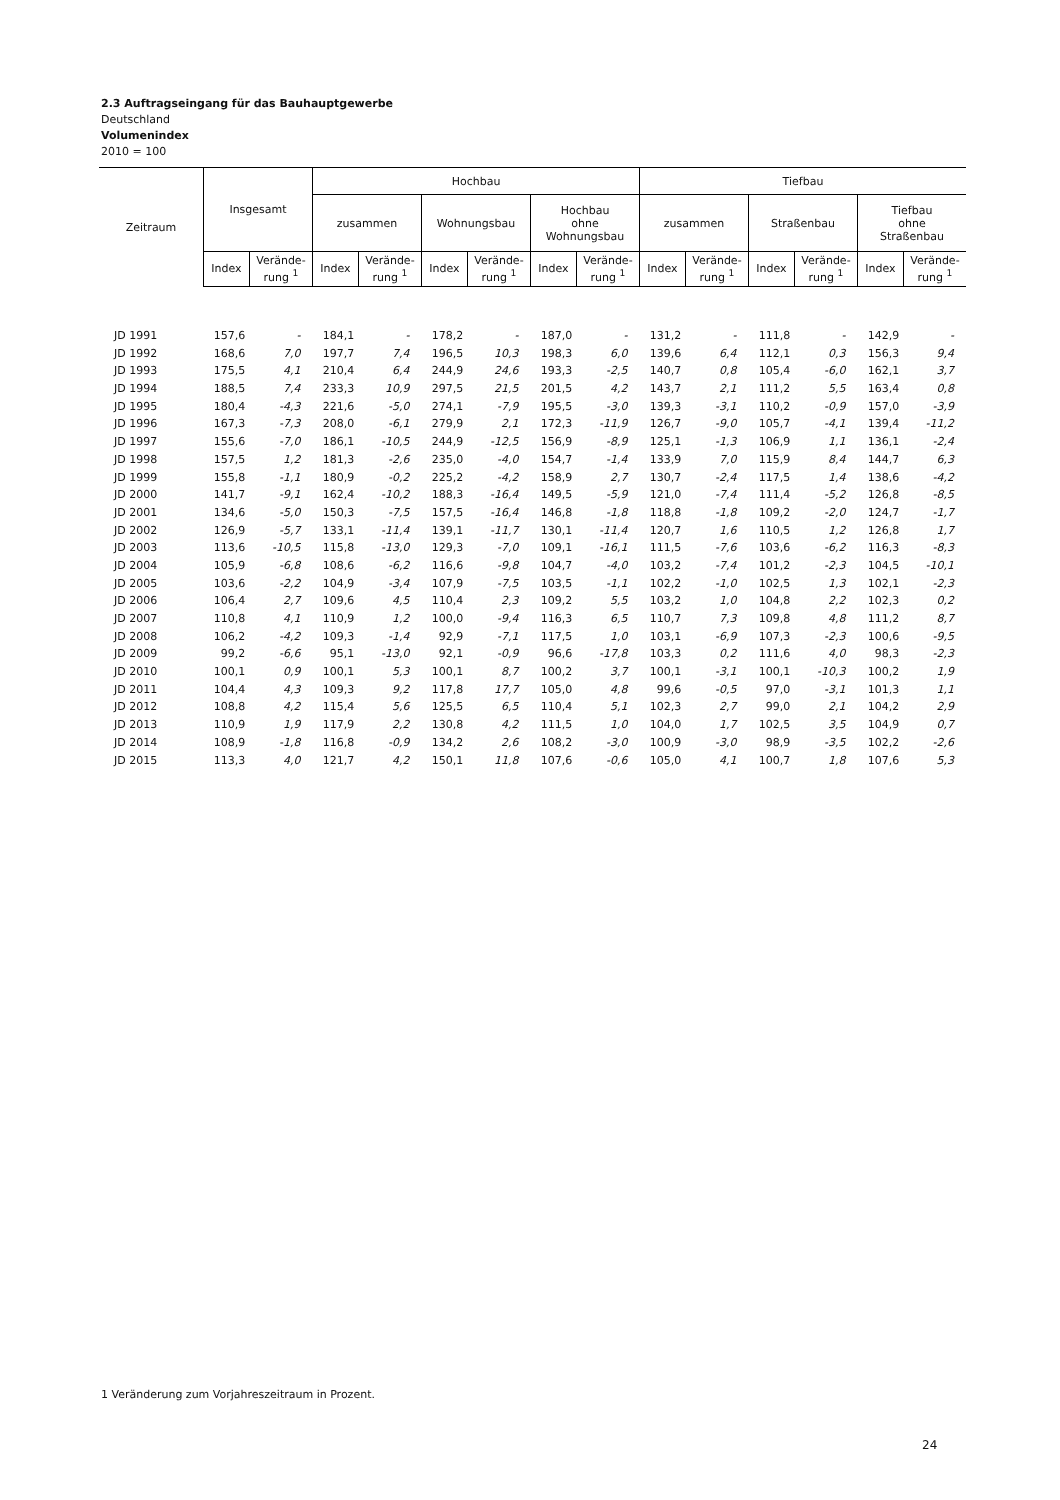2.3 Auftragseingang für das Bauhauptgewerbe
Deutschland
Volumenindex
2010 = 100
| Zeitraum | Insgesamt | | Hochbau | | | | | | Tiefbau | | | | | |
| --- | --- | --- | --- | --- | --- | --- | --- | --- | --- | --- | --- | --- | --- | --- |
| | | | zusammen | | Wohnungsbau | | Hochbau ohne Wohnungsbau | | zusammen | | Straßenbau | | Tiefbau ohne Straßenbau | |
| | Index | Verände- rung <sup>1</sup> | Index | Verände- rung <sup>1</sup> | Index | Verände- rung <sup>1</sup> | Index | Verände- rung <sup>1</sup> | Index | Verände- rung <sup>1</sup> | Index | Verände- rung <sup>1</sup> | Index | Verände- rung <sup>1</sup> |
| JD 1991 | 157,6 | - | 184,1 | - | 178,2 | - | 187,0 | - | 131,2 | - | 111,8 | - | 142,9 | - |
| JD 1992 | 168,6 | 7,0 | 197,7 | 7,4 | 196,5 | 10,3 | 198,3 | 6,0 | 139,6 | 6,4 | 112,1 | 0,3 | 156,3 | 9,4 |
| JD 1993 | 175,5 | 4,1 | 210,4 | 6,4 | 244,9 | 24,6 | 193,3 | -2,5 | 140,7 | 0,8 | 105,4 | -6,0 | 162,1 | 3,7 |
| JD 1994 | 188,5 | 7,4 | 233,3 | 10,9 | 297,5 | 21,5 | 201,5 | 4,2 | 143,7 | 2,1 | 111,2 | 5,5 | 163,4 | 0,8 |
| JD 1995 | 180,4 | -4,3 | 221,6 | -5,0 | 274,1 | -7,9 | 195,5 | -3,0 | 139,3 | -3,1 | 110,2 | -0,9 | 157,0 | -3,9 |
| JD 1996 | 167,3 | -7,3 | 208,0 | -6,1 | 279,9 | 2,1 | 172,3 | -11,9 | 126,7 | -9,0 | 105,7 | -4,1 | 139,4 | -11,2 |
| JD 1997 | 155,6 | -7,0 | 186,1 | -10,5 | 244,9 | -12,5 | 156,9 | -8,9 | 125,1 | -1,3 | 106,9 | 1,1 | 136,1 | -2,4 |
| JD 1998 | 157,5 | 1,2 | 181,3 | -2,6 | 235,0 | -4,0 | 154,7 | -1,4 | 133,9 | 7,0 | 115,9 | 8,4 | 144,7 | 6,3 |
| JD 1999 | 155,8 | -1,1 | 180,9 | -0,2 | 225,2 | -4,2 | 158,9 | 2,7 | 130,7 | -2,4 | 117,5 | 1,4 | 138,6 | -4,2 |
| JD 2000 | 141,7 | -9,1 | 162,4 | -10,2 | 188,3 | -16,4 | 149,5 | -5,9 | 121,0 | -7,4 | 111,4 | -5,2 | 126,8 | -8,5 |
| JD 2001 | 134,6 | -5,0 | 150,3 | -7,5 | 157,5 | -16,4 | 146,8 | -1,8 | 118,8 | -1,8 | 109,2 | -2,0 | 124,7 | -1,7 |
| JD 2002 | 126,9 | -5,7 | 133,1 | -11,4 | 139,1 | -11,7 | 130,1 | -11,4 | 120,7 | 1,6 | 110,5 | 1,2 | 126,8 | 1,7 |
| JD 2003 | 113,6 | -10,5 | 115,8 | -13,0 | 129,3 | -7,0 | 109,1 | -16,1 | 111,5 | -7,6 | 103,6 | -6,2 | 116,3 | -8,3 |
| JD 2004 | 105,9 | -6,8 | 108,6 | -6,2 | 116,6 | -9,8 | 104,7 | -4,0 | 103,2 | -7,4 | 101,2 | -2,3 | 104,5 | -10,1 |
| JD 2005 | 103,6 | -2,2 | 104,9 | -3,4 | 107,9 | -7,5 | 103,5 | -1,1 | 102,2 | -1,0 | 102,5 | 1,3 | 102,1 | -2,3 |
| JD 2006 | 106,4 | 2,7 | 109,6 | 4,5 | 110,4 | 2,3 | 109,2 | 5,5 | 103,2 | 1,0 | 104,8 | 2,2 | 102,3 | 0,2 |
| JD 2007 | 110,8 | 4,1 | 110,9 | 1,2 | 100,0 | -9,4 | 116,3 | 6,5 | 110,7 | 7,3 | 109,8 | 4,8 | 111,2 | 8,7 |
| JD 2008 | 106,2 | -4,2 | 109,3 | -1,4 | 92,9 | -7,1 | 117,5 | 1,0 | 103,1 | -6,9 | 107,3 | -2,3 | 100,6 | -9,5 |
| JD 2009 | 99,2 | -6,6 | 95,1 | -13,0 | 92,1 | -0,9 | 96,6 | -17,8 | 103,3 | 0,2 | 111,6 | 4,0 | 98,3 | -2,3 |
| JD 2010 | 100,1 | 0,9 | 100,1 | 5,3 | 100,1 | 8,7 | 100,2 | 3,7 | 100,1 | -3,1 | 100,1 | -10,3 | 100,2 | 1,9 |
| JD 2011 | 104,4 | 4,3 | 109,3 | 9,2 | 117,8 | 17,7 | 105,0 | 4,8 | 99,6 | -0,5 | 97,0 | -3,1 | 101,3 | 1,1 |
| JD 2012 | 108,8 | 4,2 | 115,4 | 5,6 | 125,5 | 6,5 | 110,4 | 5,1 | 102,3 | 2,7 | 99,0 | 2,1 | 104,2 | 2,9 |
| JD 2013 | 110,9 | 1,9 | 117,9 | 2,2 | 130,8 | 4,2 | 111,5 | 1,0 | 104,0 | 1,7 | 102,5 | 3,5 | 104,9 | 0,7 |
| JD 2014 | 108,9 | -1,8 | 116,8 | -0,9 | 134,2 | 2,6 | 108,2 | -3,0 | 100,9 | -3,0 | 98,9 | -3,5 | 102,2 | -2,6 |
| JD 2015 | 113,3 | 4,0 | 121,7 | 4,2 | 150,1 | 11,8 | 107,6 | -0,6 | 105,0 | 4,1 | 100,7 | 1,8 | 107,6 | 5,3 |
1 Veränderung zum Vorjahreszeitraum in Prozent.
24